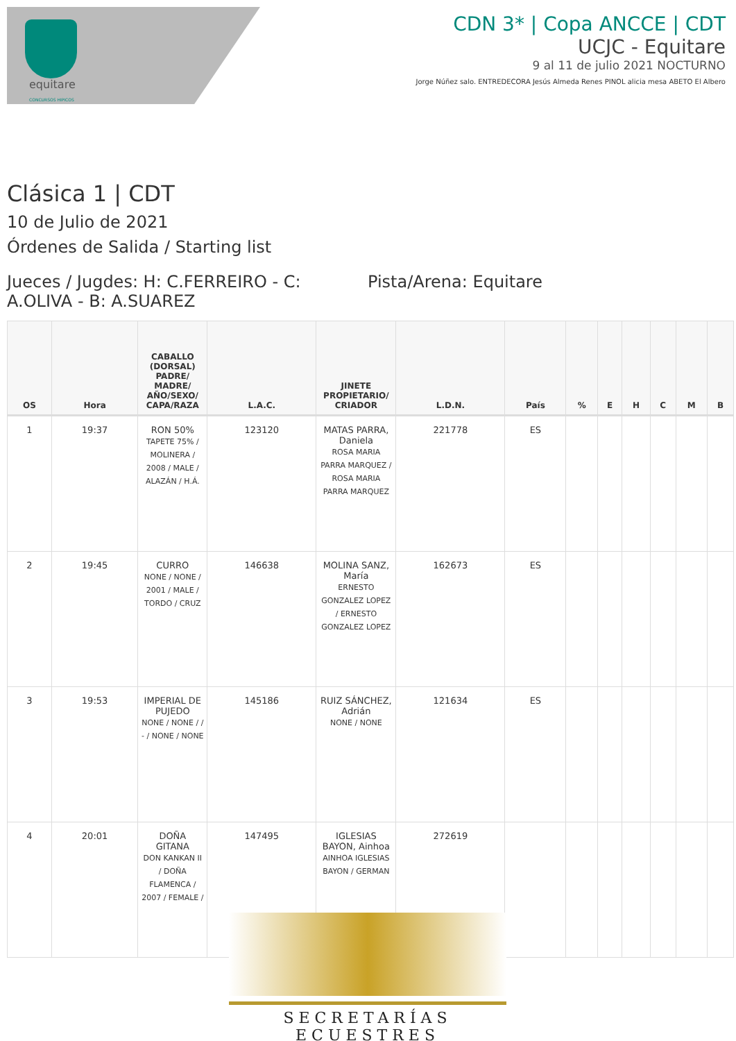equitare
CONCURSOS HIPICOS
CDN 3* | Copa ANCCE | CDT
UCJC - Equitare
9 al 11 de julio 2021 NOCTURNO
Jorge Núñez salo. ENTREDECORA Jesús Almeda Renes PINOL alicia mesa ABETO El Albero
Clásica 1 | CDT
10 de Julio de 2021
Órdenes de Salida / Starting list
Jueces / Jugdes: H: C.FERREIRO - C: A.OLIVA - B: A.SUAREZ
Pista/Arena: Equitare
| OS | Hora | CABALLO (DORSAL) PADRE/ MADRE/ AÑO/SEXO/ CAPA/RAZA | L.A.C. | JINETE PROPIETARIO/ CRIADOR | L.D.N. | País | % | E | H | C | M | B |
| --- | --- | --- | --- | --- | --- | --- | --- | --- | --- | --- | --- | --- |
| 1 | 19:37 | RON 50% TAPETE 75% / MOLINERA / 2008 / MALE / ALAZÁN / H.Á. | 123120 | MATAS PARRA, Daniela ROSA MARIA PARRA MARQUEZ / ROSA MARIA PARRA MARQUEZ | 221778 | ES | | | | | | |
| 2 | 19:45 | CURRO NONE / NONE / 2001 / MALE / TORDO / CRUZ | 146638 | MOLINA SANZ, María ERNESTO GONZALEZ LOPEZ / ERNESTO GONZALEZ LOPEZ | 162673 | ES | | | | | | |
| 3 | 19:53 | IMPERIAL DE PUJEDO NONE / NONE / / - / NONE / NONE | 145186 | RUIZ SÁNCHEZ, Adrián NONE / NONE | 121634 | ES | | | | | | |
| 4 | 20:01 | DOÑA GITANA DON KANKAN II / DOÑA FLAMENCA / 2007 / FEMALE / | 147495 | IGLESIAS BAYON, Ainhoa AINHOA IGLESIAS BAYON / GERMAN | 272619 | | | | | | | |
SECRETARÍAS ECUESTRES